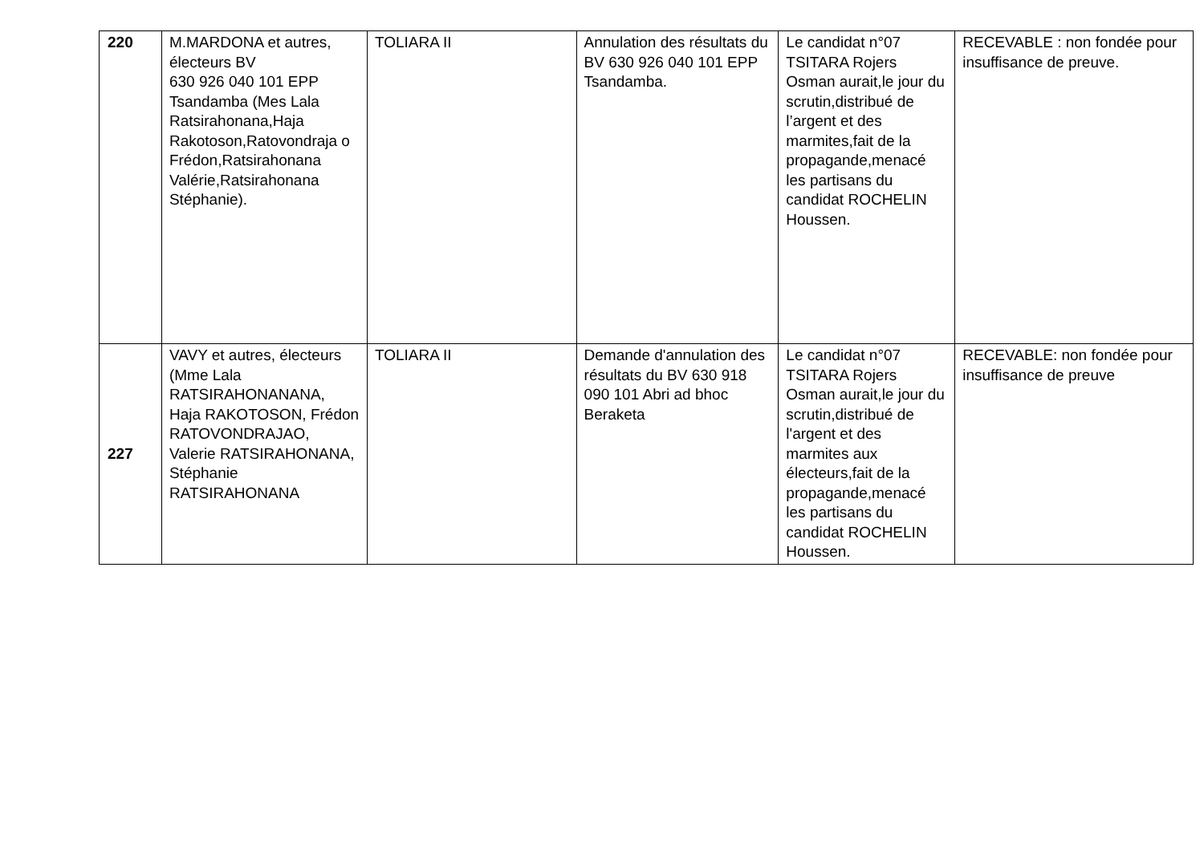| 220 | M.MARDONA et autres, électeurs BV 630 926 040 101 EPP Tsandamba (Mes Lala Ratsirahonana,Haja Rakotoson,Ratovondraja o Frédon,Ratsirahonana Valérie,Ratsirahonana Stéphanie). | TOLIARA II | Annulation des résultats du BV 630 926 040 101 EPP Tsandamba. | Le candidat n°07 TSITARA Rojers Osman aurait,le jour du scrutin,distribué de l’argent et des marmites,fait de la propagande,menacé les partisans du candidat ROCHELIN Houssen. | RECEVABLE : non fondée pour insuffisance de preuve. |
| 227 | VAVY et autres, électeurs (Mme Lala RATSIRAHONANANA, Haja RAKOTOSON, Frédon RATOVONDRAJAO, Valerie RATSIRAHONANA, Stéphanie RATSIRAHONANA | TOLIARA II | Demande d'annulation des résultats du BV 630 918 090 101 Abri ad bhoc Beraketa | Le candidat n°07 TSITARA Rojers Osman aurait,le jour du scrutin,distribué de l'argent et des marmites aux électeurs,fait de la propagande,menacé les partisans du candidat ROCHELIN Houssen. | RECEVABLE: non fondée pour insuffisance de preuve |